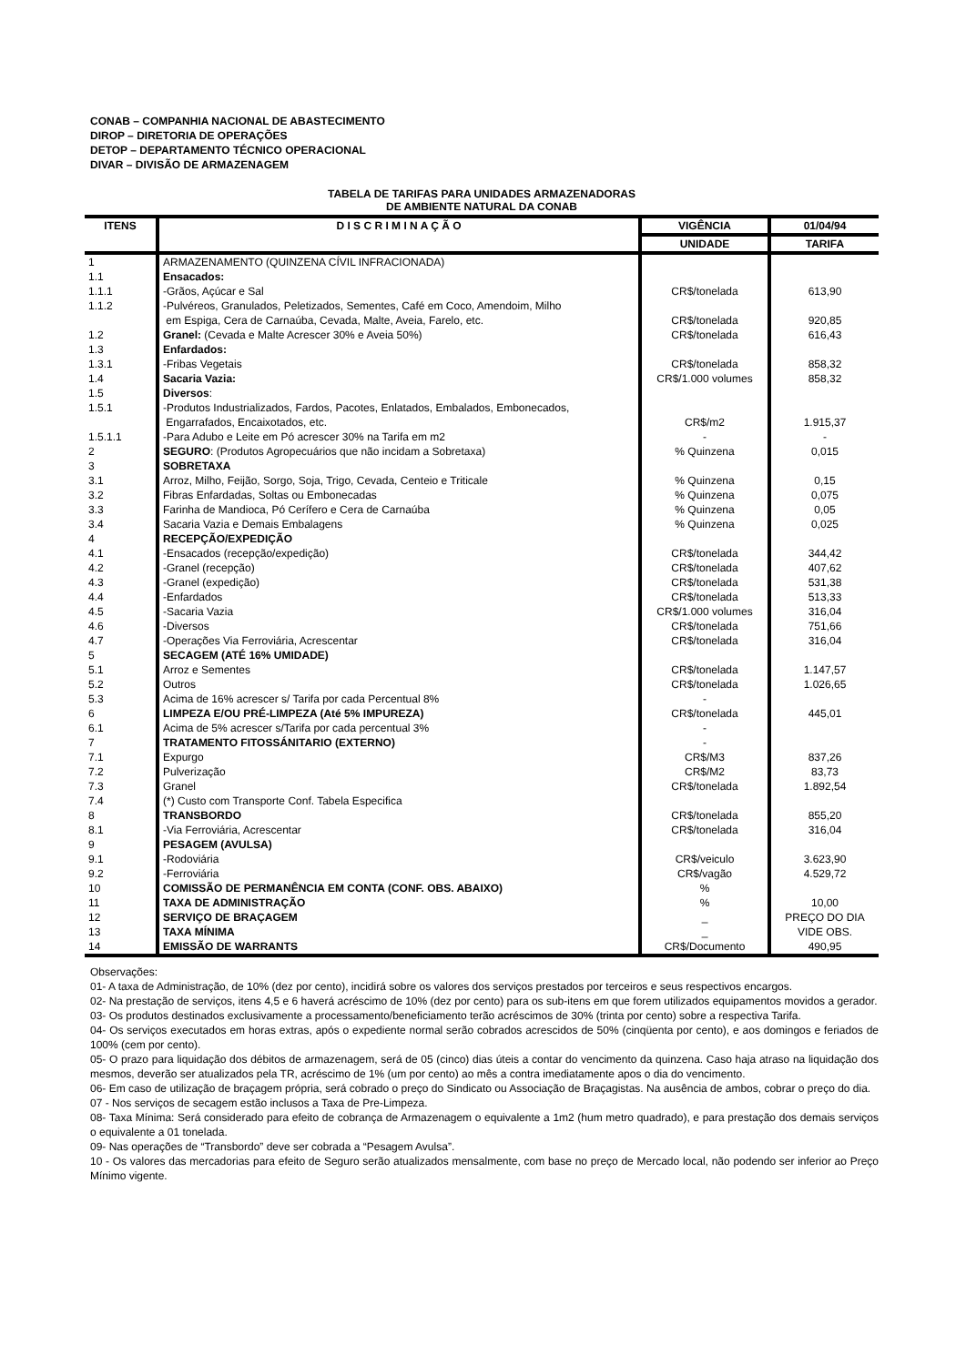CONAB – COMPANHIA NACIONAL DE ABASTECIMENTO
DIROP – DIRETORIA DE OPERAÇÕES
DETOP – DEPARTAMENTO TÉCNICO OPERACIONAL
DIVAR – DIVISÃO DE ARMAZENAGEM
TABELA DE TARIFAS PARA UNIDADES ARMAZENADORAS
DE AMBIENTE NATURAL DA CONAB
| ITENS | D I S C R I M I N A Ç Ã O | VIGÊNCIA | 01/04/94 |
| --- | --- | --- | --- |
| | | UNIDADE | TARIFA |
| 1 | ARMAZENAMENTO (QUINZENA CÍVIL INFRACIONADA) | | |
| 1.1 | Ensacados: | | |
| 1.1.1 | -Grãos, Açúcar e Sal | CR$/tonelada | 613,90 |
| 1.1.2 | -Pulvéreos, Granulados, Peletizados, Sementes, Café em Coco, Amendoim, Milho em Espiga, Cera de Carnaúba, Cevada, Malte, Aveia, Farelo, etc. | CR$/tonelada | 920,85 |
| 1.2 | Granel: (Cevada e Malte Acrescer 30% e Aveia 50%) | CR$/tonelada | 616,43 |
| 1.3 | Enfardados: | | |
| 1.3.1 | -Fribas Vegetais | CR$/tonelada | 858,32 |
| 1.4 | Sacaria Vazia: | CR$/1.000 volumes | 858,32 |
| 1.5 | Diversos : | | |
| 1.5.1 | -Produtos Industrializados, Fardos, Pacotes, Enlatados, Embalados, Embonecados, Engarrafados, Encaixotados, etc. | CR$/m2 | 1.915,37 |
| 1.5.1.1 | -Para Adubo e Leite em Pó acrescer 30% na Tarifa em m2 | - | - |
| 2 | SEGURO : (Produtos Agropecuários que não incidam a Sobretaxa) | % Quinzena | 0,015 |
| 3 | SOBRETAXA | | |
| 3.1 | Arroz, Milho, Feijão, Sorgo, Soja, Trigo, Cevada, Centeio e Triticale | % Quinzena | 0,15 |
| 3.2 | Fibras Enfardadas, Soltas ou Embonecadas | % Quinzena | 0,075 |
| 3.3 | Farinha de Mandioca, Pó Cerífero e Cera de Carnaúba | % Quinzena | 0,05 |
| 3.4 | Sacaria Vazia e Demais Embalagens | % Quinzena | 0,025 |
| 4 | RECEPÇÃO/EXPEDIÇÃO | | |
| 4.1 | -Ensacados (recepção/expedição) | CR$/tonelada | 344,42 |
| 4.2 | -Granel (recepção) | CR$/tonelada | 407,62 |
| 4.3 | -Granel (expedição) | CR$/tonelada | 531,38 |
| 4.4 | -Enfardados | CR$/tonelada | 513,33 |
| 4.5 | -Sacaria Vazia | CR$/1.000 volumes | 316,04 |
| 4.6 | -Diversos | CR$/tonelada | 751,66 |
| 4.7 | -Operações Via Ferroviária, Acrescentar | CR$/tonelada | 316,04 |
| 5 | SECAGEM (ATÉ 16% UMIDADE) | | |
| 5.1 | Arroz e Sementes | CR$/tonelada | 1.147,57 |
| 5.2 | Outros | CR$/tonelada | 1.026,65 |
| 5.3 | Acima de 16% acrescer s/ Tarifa por cada Percentual 8% | - | |
| 6 | LIMPEZA E/OU PRÉ-LIMPEZA (Até 5% IMPUREZA) | CR$/tonelada | 445,01 |
| 6.1 | Acima de 5% acrescer s/Tarifa por cada percentual 3% | - | |
| 7 | TRATAMENTO FITOSSÁNITARIO (EXTERNO) | - | |
| 7.1 | Expurgo | CR$/M3 | 837,26 |
| 7.2 | Pulverização | CR$/M2 | 83,73 |
| 7.3 | Granel | CR$/tonelada | 1.892,54 |
| 7.4 | (*) Custo com Transporte Conf. Tabela Especifica | | |
| 8 | TRANSBORDO | CR$/tonelada | 855,20 |
| 8.1 | -Via Ferroviária, Acrescentar | CR$/tonelada | 316,04 |
| 9 | PESAGEM (AVULSA) | | |
| 9.1 | -Rodoviária | CR$/veiculo | 3.623,90 |
| 9.2 | -Ferroviária | CR$/vagão | 4.529,72 |
| 10 | COMISSÃO DE PERMANÊNCIA EM CONTA (CONF. OBS. ABAIXO) | % | |
| 11 | TAXA DE ADMINISTRAÇÃO | % | 10,00 |
| 12 | SERVIÇO DE BRAÇAGEM | _ | PREÇO DO DIA |
| 13 | TAXA MÍNIMA | _ | VIDE OBS. |
| 14 | EMISSÃO DE WARRANTS | CR$/Documento | 490,95 |
Observações:
01- A taxa de Administração, de 10% (dez por cento), incidirá sobre os valores dos serviços prestados por terceiros e seus respectivos encargos.
02- Na prestação de serviços, itens 4,5 e 6 haverá acréscimo de 10% (dez por cento) para os sub-itens em que forem utilizados equipamentos movidos a gerador.
03- Os produtos destinados exclusivamente a processamento/beneficiamento terão acréscimos de 30% (trinta por cento) sobre a respectiva Tarifa.
04- Os serviços executados em horas extras, após o expediente normal serão cobrados acrescidos de 50% (cinqüenta por cento), e aos domingos e feriados de 100% (cem por cento).
05- O prazo para liquidação dos débitos de armazenagem, será de 05 (cinco) dias úteis a contar do vencimento da quinzena. Caso haja atraso na liquidação dos mesmos, deverão ser atualizados pela TR, acréscimo de 1% (um por cento) ao mês a contra imediatamente apos o dia do vencimento.
06- Em caso de utilização de braçagem própria, será cobrado o preço do Sindicato ou Associação de Braçagistas. Na ausência de ambos, cobrar o preço do dia.
07 - Nos serviços de secagem estão inclusos a Taxa de Pre-Limpeza.
08- Taxa Mínima: Será considerado para efeito de cobrança de Armazenagem o equivalente a 1m2 (hum metro quadrado), e para prestação dos demais serviços o equivalente a 01 tonelada.
09- Nas operações de “Transbordo” deve ser cobrada a “Pesagem Avulsa”.
10 - Os valores das mercadorias para efeito de Seguro serão atualizados mensalmente, com base no preço de Mercado local, não podendo ser inferior ao Preço Mínimo vigente.